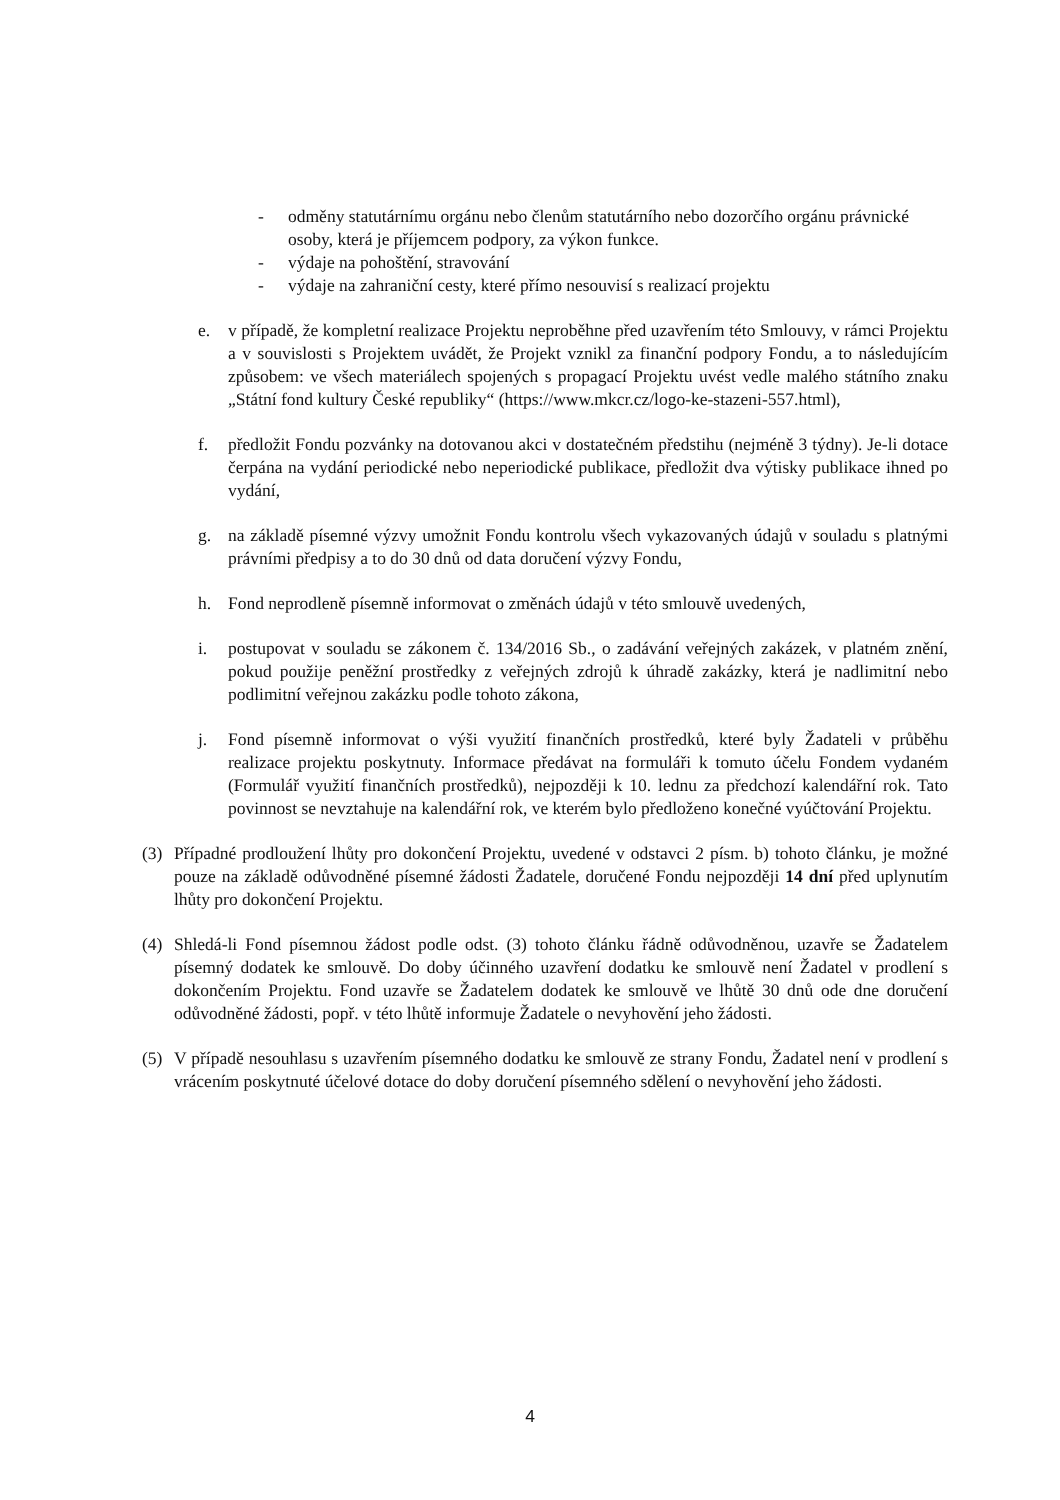- odměny statutárnímu orgánu nebo členům statutárního nebo dozorčího orgánu právnické osoby, která je příjemcem podpory, za výkon funkce.
- výdaje na pohoštění, stravování
- výdaje na zahraniční cesty, které přímo nesouvisí s realizací projektu
e. v případě, že kompletní realizace Projektu neproběhne před uzavřením této Smlouvy, v rámci Projektu a v souvislosti s Projektem uvádět, že Projekt vznikl za finanční podpory Fondu, a to následujícím způsobem: ve všech materiálech spojených s propagací Projektu uvést vedle malého státního znaku „Státní fond kultury České republiky“ (https://www.mkcr.cz/logo-ke-stazeni-557.html),
f. předložit Fondu pozvánky na dotovanou akci v dostatečném předstihu (nejméně 3 týdny). Je-li dotace čerpána na vydání periodické nebo neperiodické publikace, předložit dva výtisky publikace ihned po vydání,
g. na základě písemné výzvy umožnit Fondu kontrolu všech vykazovaných údajů v souladu s platnými právními předpisy a to do 30 dnů od data doručení výzvy Fondu,
h. Fond neprodleně písemně informovat o změnách údajů v této smlouvě uvedených,
i. postupovat v souladu se zákonem č. 134/2016 Sb., o zadávání veřejných zakázek, v platném znění, pokud použije peněžní prostředky z veřejných zdrojů k úhradě zakázky, která je nadlimitní nebo podlimitní veřejnou zakázku podle tohoto zákona,
j. Fond písemně informovat o výši využití finančních prostředků, které byly Žadateli v průběhu realizace projektu poskytnuty. Informace předávat na formuláři k tomuto účelu Fondem vydaném (Formulář využití finančních prostředků), nejpozději k 10. lednu za předchozí kalendářní rok. Tato povinnost se nevztahuje na kalendářní rok, ve kterém bylo předloženo konečné vyúčtování Projektu.
(3) Případné prodloužení lhůty pro dokončení Projektu, uvedené v odstavci 2 písm. b) tohoto článku, je možné pouze na základě odůvodněné písemné žádosti Žadatele, doručené Fondu nejpozději 14 dní před uplynutím lhůty pro dokončení Projektu.
(4) Shledá-li Fond písemnou žádost podle odst. (3) tohoto článku řádně odůvodněnou, uzavře se Žadatelem písemný dodatek ke smlouvě. Do doby účinného uzavření dodatku ke smlouvě není Žadatel v prodlení s dokončením Projektu. Fond uzavře se Žadatelem dodatek ke smlouvě ve lhůtě 30 dnů ode dne doručení odůvodněné žádosti, popř. v této lhůtě informuje Žadatele o nevyhovění jeho žádosti.
(5) V případě nesouhlasu s uzavřením písemného dodatku ke smlouvě ze strany Fondu, Žadatel není v prodlení s vrácením poskytnuté účelové dotace do doby doručení písemného sdělení o nevyhovění jeho žádosti.
4